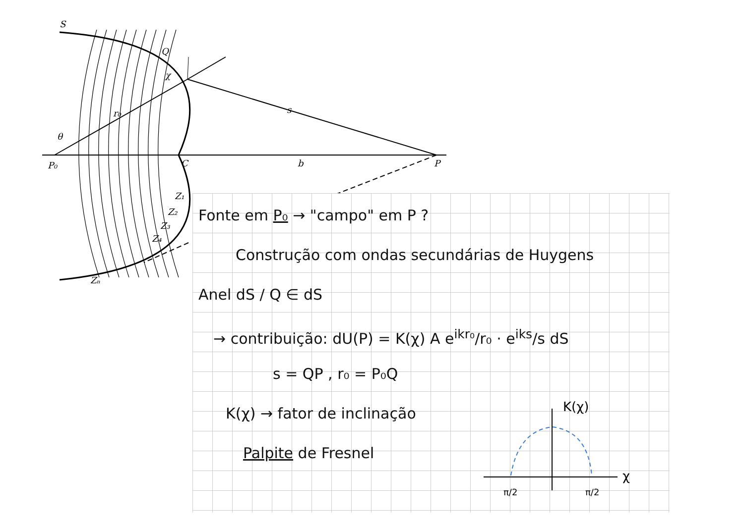S
Q
χ
r₀
θ
P₀
C
b
P
s
Z₁
Z₂
Z₃
Z₄
Zₙ
Fonte em P₀ → "campo" em P ?
Construção com ondas secundárias de Huygens
Anel dS / Q ∈ dS
→ contribuição: dU(P) = K(χ) A e<sup>ikr₀</sup>/r₀ · e<sup>iks</sup>/s dS
s = QP , r₀ = P₀Q
K(χ) → fator de inclinação
Palpite de Fresnel
K(χ)
χ
π/2
π/2